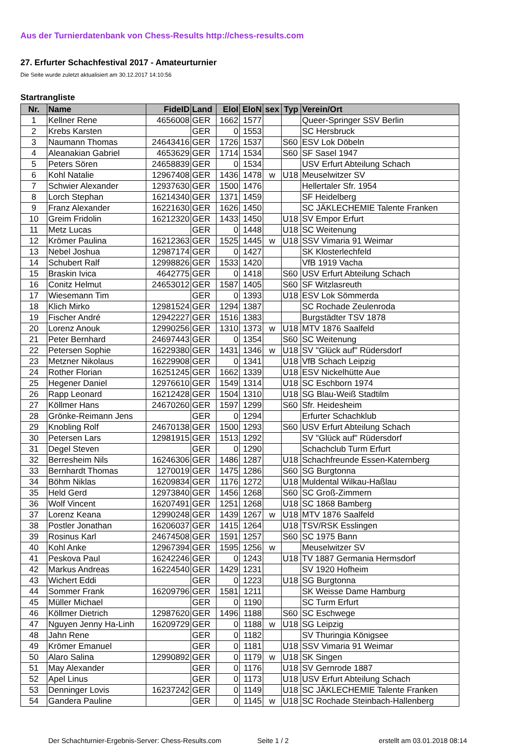Aus der Turnierdatenbank von Chess-Results http://chess-results.com
27. Erfurter Schachfestival 2017 - Amateurturnier
Die Seite wurde zuletzt aktualisiert am 30.12.2017 14:10:56
Startrangliste
| Nr. | Name | FideID | Land | EloI | EloN | sex | Typ | Verein/Ort |
| --- | --- | --- | --- | --- | --- | --- | --- | --- |
| 1 | Kellner Rene | 4656008 | GER | 1662 | 1577 | | | Queer-Springer SSV Berlin |
| 2 | Krebs Karsten | | GER | 0 | 1553 | | | SC Hersbruck |
| 3 | Naumann Thomas | 24643416 | GER | 1726 | 1537 | | S60 | ESV Lok Döbeln |
| 4 | Aleanakian Gabriel | 4653629 | GER | 1714 | 1534 | | S60 | SF Sasel 1947 |
| 5 | Peters Sören | 24658839 | GER | 0 | 1534 | | | USV Erfurt Abteilung Schach |
| 6 | Kohl Natalie | 12967408 | GER | 1436 | 1478 | w | U18 | Meuselwitzer SV |
| 7 | Schwier Alexander | 12937630 | GER | 1500 | 1476 | | | Hellertaler Sfr. 1954 |
| 8 | Lorch Stephan | 16214340 | GER | 1371 | 1459 | | | SF Heidelberg |
| 9 | Franz Alexander | 16221630 | GER | 1626 | 1450 | | | SC JÄKLECHEMIE Talente Franken |
| 10 | Greim Fridolin | 16212320 | GER | 1433 | 1450 | | U18 | SV Empor Erfurt |
| 11 | Metz Lucas | | GER | 0 | 1448 | | U18 | SC Weitenung |
| 12 | Krömer Paulina | 16212363 | GER | 1525 | 1445 | w | U18 | SSV Vimaria 91 Weimar |
| 13 | Nebel Joshua | 12987174 | GER | 0 | 1427 | | | SK Klosterlechfeld |
| 14 | Schubert Ralf | 12998826 | GER | 1533 | 1420 | | | VfB 1919 Vacha |
| 15 | Braskin Ivica | 4642775 | GER | 0 | 1418 | | S60 | USV Erfurt Abteilung Schach |
| 16 | Conitz Helmut | 24653012 | GER | 1587 | 1405 | | S60 | SF Witzlasreuth |
| 17 | Wiesemann Tim | | GER | 0 | 1393 | | U18 | ESV Lok Sömmerda |
| 18 | Klich Mirko | 12981524 | GER | 1294 | 1387 | | | SC Rochade Zeulenroda |
| 19 | Fischer André | 12942227 | GER | 1516 | 1383 | | | Burgstädter TSV 1878 |
| 20 | Lorenz Anouk | 12990256 | GER | 1310 | 1373 | w | U18 | MTV 1876 Saalfeld |
| 21 | Peter Bernhard | 24697443 | GER | 0 | 1354 | | S60 | SC Weitenung |
| 22 | Petersen Sophie | 16229380 | GER | 1431 | 1346 | w | U18 | SV "Glück auf" Rüdersdorf |
| 23 | Metzner Nikolaus | 16229908 | GER | 0 | 1341 | | U18 | VfB Schach Leipzig |
| 24 | Rother Florian | 16251245 | GER | 1662 | 1339 | | U18 | ESV Nickelhütte Aue |
| 25 | Hegener Daniel | 12976610 | GER | 1549 | 1314 | | U18 | SC Eschborn 1974 |
| 26 | Rapp Leonard | 16212428 | GER | 1504 | 1310 | | U18 | SG Blau-Weiß Stadtilm |
| 27 | Köllmer Hans | 24670260 | GER | 1597 | 1299 | | S60 | Sfr. Heidesheim |
| 28 | Grönke-Reimann Jens | | GER | 0 | 1294 | | | Erfurter Schachklub |
| 29 | Knobling Rolf | 24670138 | GER | 1500 | 1293 | | S60 | USV Erfurt Abteilung Schach |
| 30 | Petersen Lars | 12981915 | GER | 1513 | 1292 | | | SV "Glück auf" Rüdersdorf |
| 31 | Degel Steven | | GER | 0 | 1290 | | | Schachclub Turm Erfurt |
| 32 | Berresheim Nils | 16246306 | GER | 1486 | 1287 | | U18 | Schachfreunde Essen-Katernberg |
| 33 | Bernhardt Thomas | 1270019 | GER | 1475 | 1286 | | S60 | SG Burgtonna |
| 34 | Böhm Niklas | 16209834 | GER | 1176 | 1272 | | U18 | Muldental Wilkau-Haßlau |
| 35 | Held Gerd | 12973840 | GER | 1456 | 1268 | | S60 | SC Groß-Zimmern |
| 36 | Wolf Vincent | 16207491 | GER | 1251 | 1268 | | U18 | SC 1868 Bamberg |
| 37 | Lorenz Keana | 12990248 | GER | 1439 | 1267 | w | U18 | MTV 1876 Saalfeld |
| 38 | Postler Jonathan | 16206037 | GER | 1415 | 1264 | | U18 | TSV/RSK Esslingen |
| 39 | Rosinus Karl | 24674508 | GER | 1591 | 1257 | | S60 | SC 1975 Bann |
| 40 | Kohl Anke | 12967394 | GER | 1595 | 1256 | w | | Meuselwitzer SV |
| 41 | Peskova Paul | 16242246 | GER | 0 | 1243 | | U18 | TV 1887 Germania Hermsdorf |
| 42 | Markus Andreas | 16224540 | GER | 1429 | 1231 | | | SV 1920 Hofheim |
| 43 | Wichert Eddi | | GER | 0 | 1223 | | U18 | SG Burgtonna |
| 44 | Sommer Frank | 16209796 | GER | 1581 | 1211 | | | SK Weisse Dame Hamburg |
| 45 | Müller Michael | | GER | 0 | 1190 | | | SC Turm Erfurt |
| 46 | Köllmer Dietrich | 12987620 | GER | 1496 | 1188 | | S60 | SC Eschwege |
| 47 | Nguyen Jenny Ha-Linh | 16209729 | GER | 0 | 1188 | w | U18 | SG Leipzig |
| 48 | Jahn Rene | | GER | 0 | 1182 | | | SV Thuringia Königsee |
| 49 | Krömer Emanuel | | GER | 0 | 1181 | | U18 | SSV Vimaria 91 Weimar |
| 50 | Alaro Salina | 12990892 | GER | 0 | 1179 | w | U18 | SK Singen |
| 51 | May Alexander | | GER | 0 | 1176 | | U18 | SV Gernrode 1887 |
| 52 | Apel Linus | | GER | 0 | 1173 | | U18 | USV Erfurt Abteilung Schach |
| 53 | Denninger Lovis | 16237242 | GER | 0 | 1149 | | U18 | SC JÄKLECHEMIE Talente Franken |
| 54 | Gandera Pauline | | GER | 0 | 1145 | w | U18 | SC Rochade Steinbach-Hallenberg |
Der Schachturnier-Ergebnis-Server: Chess-Results.com Seite 1 / 2 erstellt am 03.01.2018 08:14